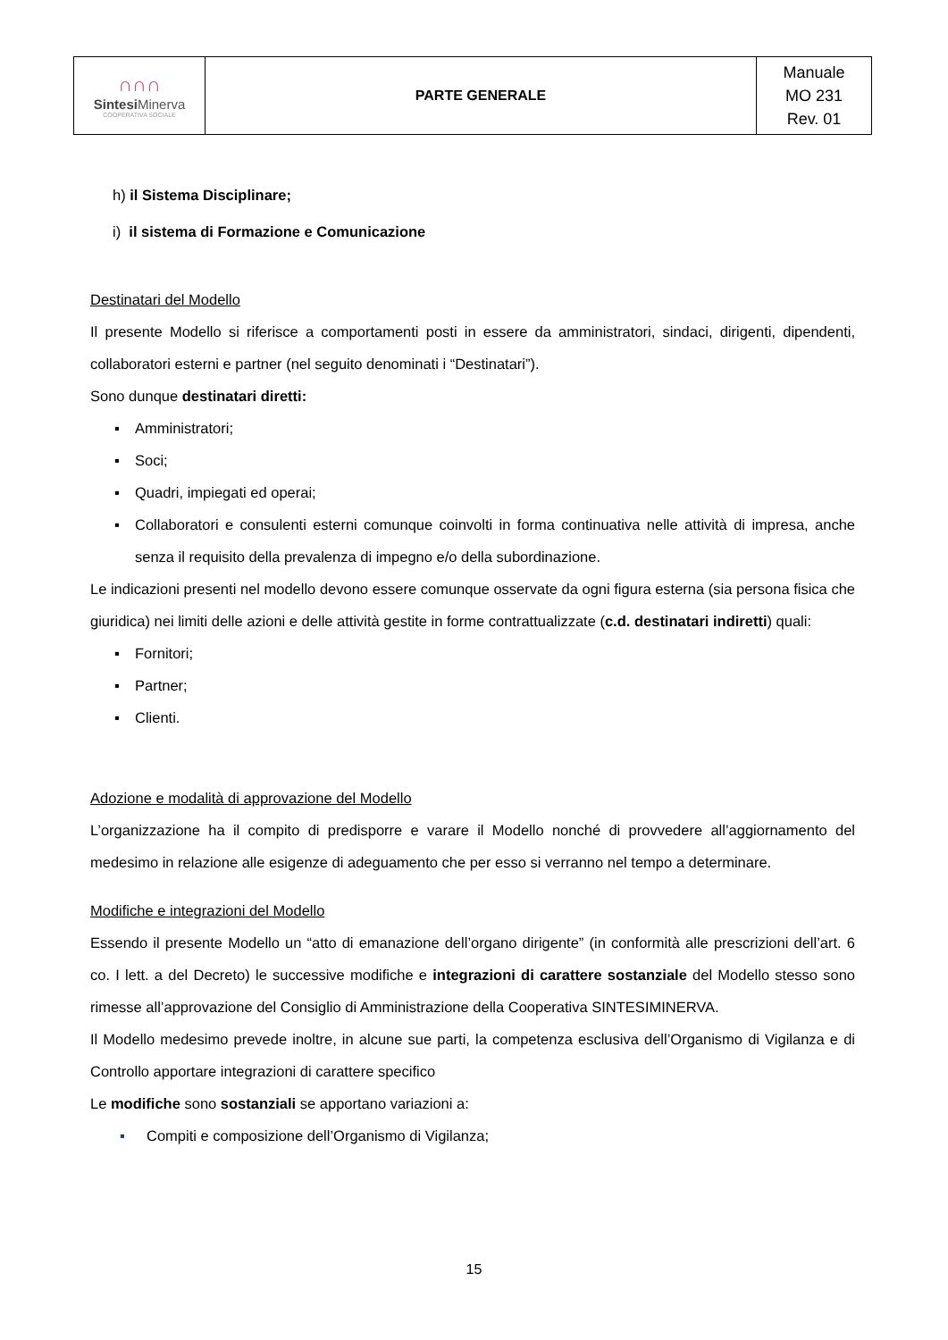| ∩∩∩ Sintesi Minerva COOPERATIVA SOCIALE | PARTE GENERALE | Manuale MO 231 Rev. 01 |
h) il Sistema Disciplinare;
i) il sistema di Formazione e Comunicazione
Destinatari del Modello
Il presente Modello si riferisce a comportamenti posti in essere da amministratori, sindaci, dirigenti, dipendenti, collaboratori esterni e partner (nel seguito denominati i “Destinatari”).
Sono dunque destinatari diretti:
▪ Amministratori;
▪ Soci;
▪ Quadri, impiegati ed operai;
▪ Collaboratori e consulenti esterni comunque coinvolti in forma continuativa nelle attività di impresa, anche senza il requisito della prevalenza di impegno e/o della subordinazione.
Le indicazioni presenti nel modello devono essere comunque osservate da ogni figura esterna (sia persona fisica che giuridica) nei limiti delle azioni e delle attività gestite in forme contrattualizzate (c.d. destinatari indiretti) quali:
▪ Fornitori;
▪ Partner;
▪ Clienti.
Adozione e modalità di approvazione del Modello
L’organizzazione ha il compito di predisporre e varare il Modello nonché di provvedere all’aggiornamento del medesimo in relazione alle esigenze di adeguamento che per esso si verranno nel tempo a determinare.
Modifiche e integrazioni del Modello
Essendo il presente Modello un “atto di emanazione dell’organo dirigente” (in conformità alle prescrizioni dell’art. 6 co. I lett. a del Decreto) le successive modifiche e integrazioni di carattere sostanziale del Modello stesso sono rimesse all’approvazione del Consiglio di Amministrazione della Cooperativa SINTESIMINERVA.
Il Modello medesimo prevede inoltre, in alcune sue parti, la competenza esclusiva dell’Organismo di Vigilanza e di Controllo apportare integrazioni di carattere specifico
Le modifiche sono sostanziali se apportano variazioni a:
▪ Compiti e composizione dell’Organismo di Vigilanza;
15